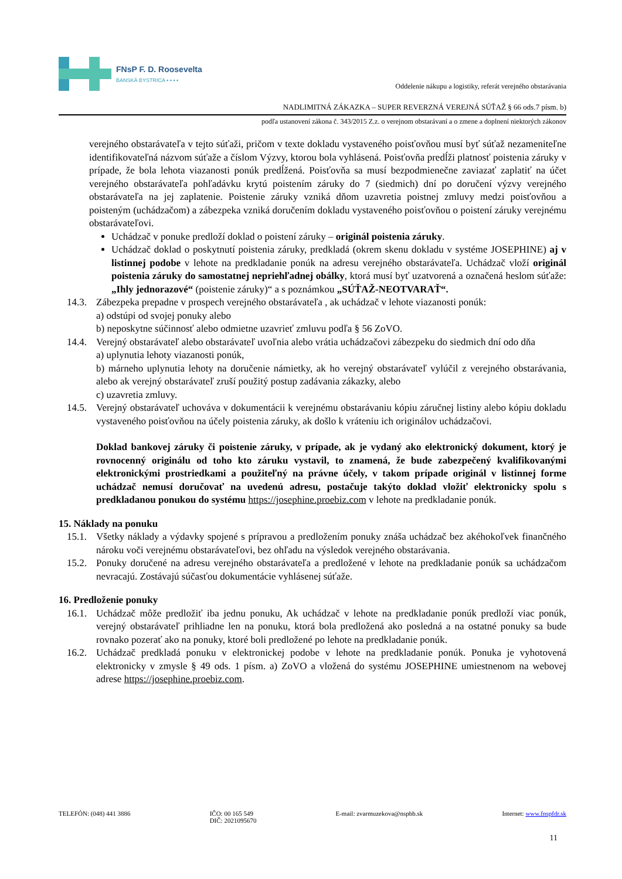FNsP F. D. Roosevelta
BANSKÁ BYSTRICA ▪ ▪ ▪ ▪
Oddelenie nákupu a logistiky, referát verejného obstarávania
NADLIMITNÁ ZÁKAZKA – SUPER REVERZNÁ VEREJNÁ SÚŤAŽ § 66 ods.7 písm. b)
podľa ustanovení zákona č. 343/2015 Z.z. o verejnom obstarávaní a o zmene a doplnení niektorých zákonov
verejného obstarávateľa v tejto súťaži, pričom v texte dokladu vystaveného poisťovňou musí byť súťaž nezameniteľne identifikovateľná názvom súťaže a číslom Výzvy, ktorou bola vyhlásená. Poisťovňa predĺži platnosť poistenia záruky v prípade, že bola lehota viazanosti ponúk predĺžená. Poisťovňa sa musí bezpodmienečne zaviazať zaplatiť na účet verejného obstarávateľa pohľadávku krytú poistením záruky do 7 (siedmich) dní po doručení výzvy verejného obstarávateľa na jej zaplatenie. Poistenie záruky vzniká dňom uzavretia poistnej zmluvy medzi poisťovňou a poisteným (uchádzačom) a zábezpeka vzniká doručením dokladu vystaveného poisťovňou o poistení záruky verejnému obstarávateľovi.
Uchádzač v ponuke predloží doklad o poistení záruky – originál poistenia záruky.
Uchádzač doklad o poskytnutí poistenia záruky, predkladá (okrem skenu dokladu v systéme JOSEPHINE) aj v listinnej podobe v lehote na predkladanie ponúk na adresu verejného obstarávateľa. Uchádzač vloží originál poistenia záruky do samostatnej nepriehľadnej obálky, ktorá musí byť uzatvorená a označená heslom súťaže: „Ihly jednorazové“ (poistenie záruky)“ a s poznámkou „SÚŤAŽ-NEOTVARAŤ“.
14.3.
Zábezpeka prepadne v prospech verejného obstarávateľa , ak uchádzač v lehote viazanosti ponúk:
a) odstúpi od svojej ponuky alebo
b) neposkytne súčinnosť alebo odmietne uzavrieť zmluvu podľa § 56 ZoVO.
14.4.
Verejný obstarávateľ alebo obstarávateľ uvoľnia alebo vrátia uchádzačovi zábezpeku do siedmich dní odo dňa
a) uplynutia lehoty viazanosti ponúk,
b) márneho uplynutia lehoty na doručenie námietky, ak ho verejný obstarávateľ vylúčil z verejného obstarávania, alebo ak verejný obstarávateľ zruší použitý postup zadávania zákazky, alebo
c) uzavretia zmluvy.
14.5.
Verejný obstarávateľ uchováva v dokumentácii k verejnému obstarávaniu kópiu záručnej listiny alebo kópiu dokladu vystaveného poisťovňou na účely poistenia záruky, ak došlo k vráteniu ich originálov uchádzačovi.
Doklad bankovej záruky či poistenie záruky, v prípade, ak je vydaný ako elektronický dokument, ktorý je rovnocenný originálu od toho kto záruku vystavil, to znamená, že bude zabezpečený kvalifikovanými elektronickými prostriedkami a použiteľný na právne účely, v takom prípade originál v listinnej forme uchádzač nemusí doručovať na uvedenú adresu, postačuje takýto doklad vložiť elektronicky spolu s predkladanou ponukou do systému https://josephine.proebiz.com v lehote na predkladanie ponúk.
15. Náklady na ponuku
15.1.
Všetky náklady a výdavky spojené s prípravou a predložením ponuky znáša uchádzač bez akéhokoľvek finančného nároku voči verejnému obstarávateľovi, bez ohľadu na výsledok verejného obstarávania.
15.2.
Ponuky doručené na adresu verejného obstarávateľa a predložené v lehote na predkladanie ponúk sa uchádzačom nevracajú. Zostávajú súčasťou dokumentácie vyhlásenej súťaže.
16. Predloženie ponuky
16.1.
Uchádzač môže predložiť iba jednu ponuku, Ak uchádzač v lehote na predkladanie ponúk predloží viac ponúk, verejný obstarávateľ prihliadne len na ponuku, ktorá bola predložená ako posledná a na ostatné ponuky sa bude rovnako pozerať ako na ponuky, ktoré boli predložené po lehote na predkladanie ponúk.
16.2.
Uchádzač predkladá ponuku v elektronickej podobe v lehote na predkladanie ponúk. Ponuka je vyhotovená elektronicky v zmysle § 49 ods. 1 písm. a) ZoVO a vložená do systému JOSEPHINE umiestnenom na webovej adrese https://josephine.proebiz.com.
TELEFÓN: (048) 441 3886 IČO: 00 165 549
DIČ: 2021095670
E-mail: zvarmuzekova@nspbb.sk Internet: www.fnspfdr.sk
11